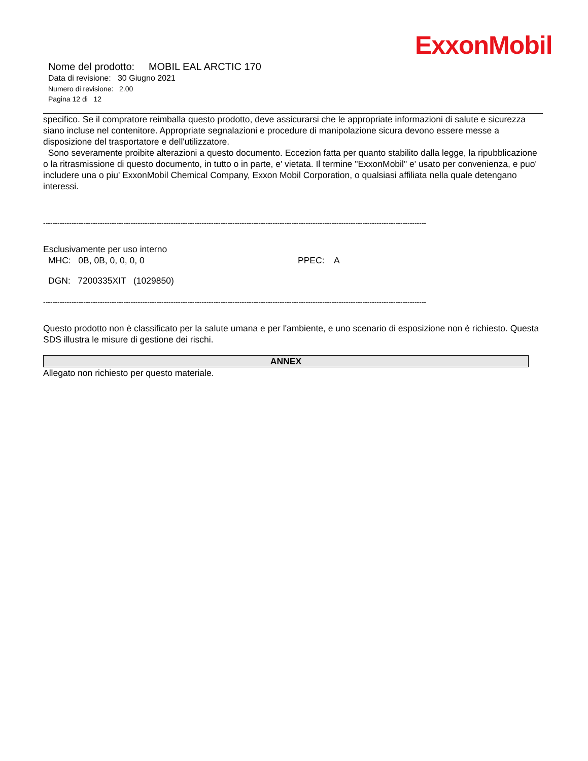ExxonMobil
Nome del prodotto: MOBIL EAL ARCTIC 170
Data di revisione: 30 Giugno 2021
Numero di revisione: 2.00
Pagina 12 di 12
specifico. Se il compratore reimballa questo prodotto, deve assicurarsi che le appropriate informazioni di salute e sicurezza siano incluse nel contenitore. Appropriate segnalazioni e procedure di manipolazione sicura devono essere messe a disposizione del trasportatore e dell'utilizzatore.
Sono severamente proibite alterazioni a questo documento. Eccezion fatta per quanto stabilito dalla legge, la ripubblicazione o la ritrasmissione di questo documento, in tutto o in parte, e' vietata. Il termine "ExxonMobil" e' usato per convenienza, e puo' includere una o piu' ExxonMobil Chemical Company, Exxon Mobil Corporation, o qualsiasi affiliata nella quale detengano interessi.
------------------------------------------------------------------------------------------------------------------------------------------------------------------
Esclusivamente per uso interno
MHC: 0B, 0B, 0, 0, 0, 0 PPEC: A
DGN: 7200335XIT (1029850)
------------------------------------------------------------------------------------------------------------------------------------------------------------------
Questo prodotto non è classificato per la salute umana e per l'ambiente, e uno scenario di esposizione non è richiesto. Questa SDS illustra le misure di gestione dei rischi.
ANNEX
Allegato non richiesto per questo materiale.